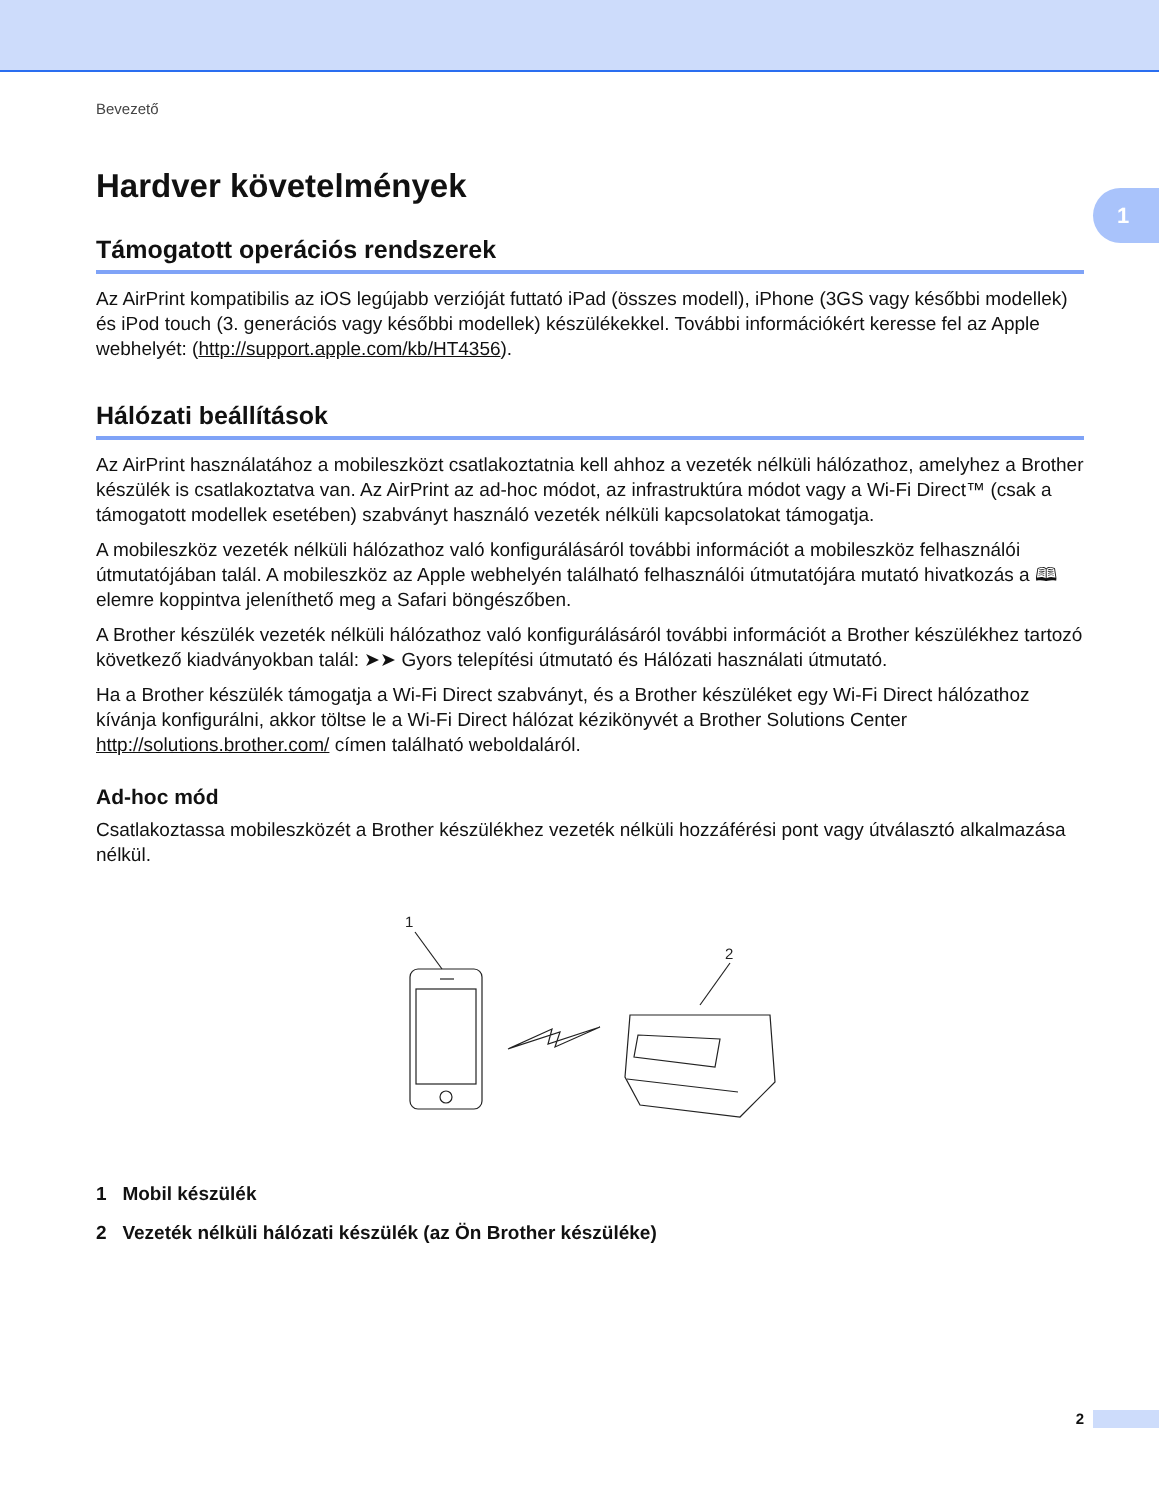1
Bevezető
Hardver követelmények
Támogatott operációs rendszerek
Az AirPrint kompatibilis az iOS legújabb verzióját futtató iPad (összes modell), iPhone (3GS vagy későbbi modellek) és iPod touch (3. generációs vagy későbbi modellek) készülékekkel. További információkért keresse fel az Apple webhelyét: (http://support.apple.com/kb/HT4356).
Hálózati beállítások
Az AirPrint használatához a mobileszközt csatlakoztatnia kell ahhoz a vezeték nélküli hálózathoz, amelyhez a Brother készülék is csatlakoztatva van. Az AirPrint az ad-hoc módot, az infrastruktúra módot vagy a Wi-Fi Direct™ (csak a támogatott modellek esetében) szabványt használó vezeték nélküli kapcsolatokat támogatja.
A mobileszköz vezeték nélküli hálózathoz való konfigurálásáról további információt a mobileszköz felhasználói útmutatójában talál. A mobileszköz az Apple webhelyén található felhasználói útmutatójára mutató hivatkozás a 🕮 elemre koppintva jeleníthető meg a Safari böngészőben.
A Brother készülék vezeték nélküli hálózathoz való konfigurálásáról további információt a Brother készülékhez tartozó következő kiadványokban talál: ➤➤ Gyors telepítési útmutató és Hálózati használati útmutató.
Ha a Brother készülék támogatja a Wi-Fi Direct szabványt, és a Brother készüléket egy Wi-Fi Direct hálózathoz kívánja konfigurálni, akkor töltse le a Wi-Fi Direct hálózat kézikönyvét a Brother Solutions Center http://solutions.brother.com/ címen található weboldaláról.
Ad-hoc mód
Csatlakoztassa mobileszközét a Brother készülékhez vezeték nélküli hozzáférési pont vagy útválasztó alkalmazása nélkül.
1
2
1 Mobil készülék
2 Vezeték nélküli hálózati készülék (az Ön Brother készüléke)
2